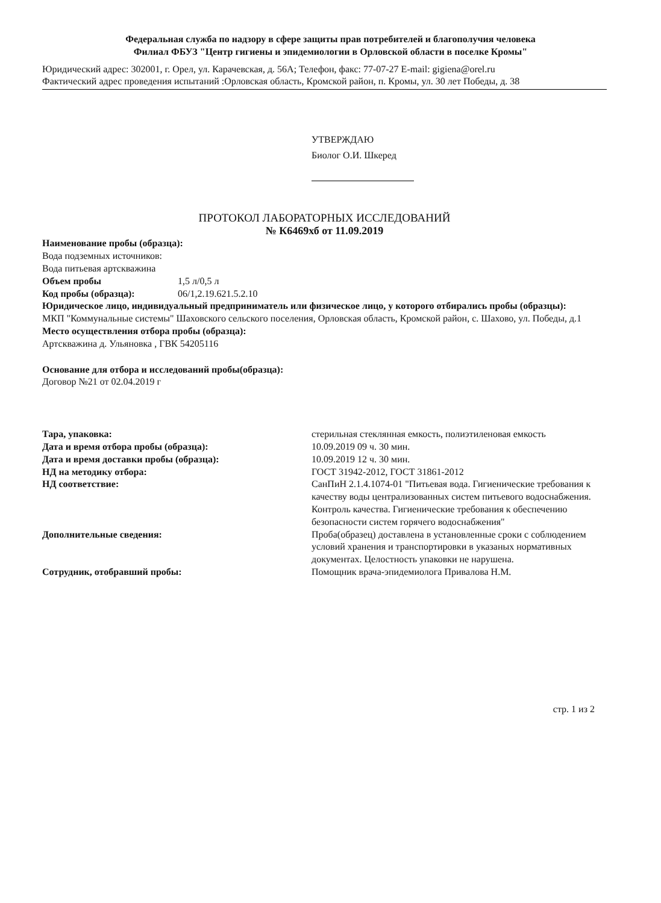Федеральная служба по надзору в сфере защиты прав потребителей и благополучия человека
Филиал ФБУЗ "Центр гигиены и эпидемиологии в Орловской области в поселке Кромы"
Юридический адрес: 302001, г. Орел, ул. Карачевская, д. 56А; Телефон, факс: 77-07-27 E-mail: gigiena@orel.ru
Фактический адрес проведения испытаний :Орловская область, Кромской район, п. Кромы, ул. 30 лет Победы, д. 38
УТВЕРЖДАЮ
Биолог О.И. Шкеред
ПРОТОКОЛ ЛАБОРАТОРНЫХ ИССЛЕДОВАНИЙ
№ К6469хб от 11.09.2019
Наименование пробы (образца):
Вода подземных источников:
Вода питьевая артскважина
Объем пробы 1,5 л/0,5 л
Код пробы (образца): 06/1,2.19.621.5.2.10
Юридическое лицо, индивидуальный предприниматель или физическое лицо, у которого отбирались пробы (образцы):
МКП "Коммунальные системы" Шаховского сельского поселения, Орловская область, Кромской район, с. Шахово, ул. Победы, д.1
Место осуществления отбора пробы (образца):
Артскважина д. Ульяновка , ГВК 54205116
Основание для отбора и исследований пробы(образца):
Договор №21 от 02.04.2019 г
Тара, упаковка: стерильная стеклянная емкость, полиэтиленовая емкость
Дата и время отбора пробы (образца): 10.09.2019 09 ч. 30 мин.
Дата и время доставки пробы (образца): 10.09.2019 12 ч. 30 мин.
НД на методику отбора: ГОСТ 31942-2012, ГОСТ 31861-2012
НД соответствие: СанПиН 2.1.4.1074-01 "Питьевая вода. Гигиенические требования к качеству воды централизованных систем питьевого водоснабжения. Контроль качества. Гигиенические требования к обеспечению безопасности систем горячего водоснабжения"
Дополнительные сведения: Проба(образец) доставлена в установленные сроки с соблюдением условий хранения и транспортировки в указаных нормативных документах. Целостность упаковки не нарушена.
Сотрудник, отобравший пробы: Помощник врача-эпидемиолога Привалова Н.М.
стр. 1 из 2